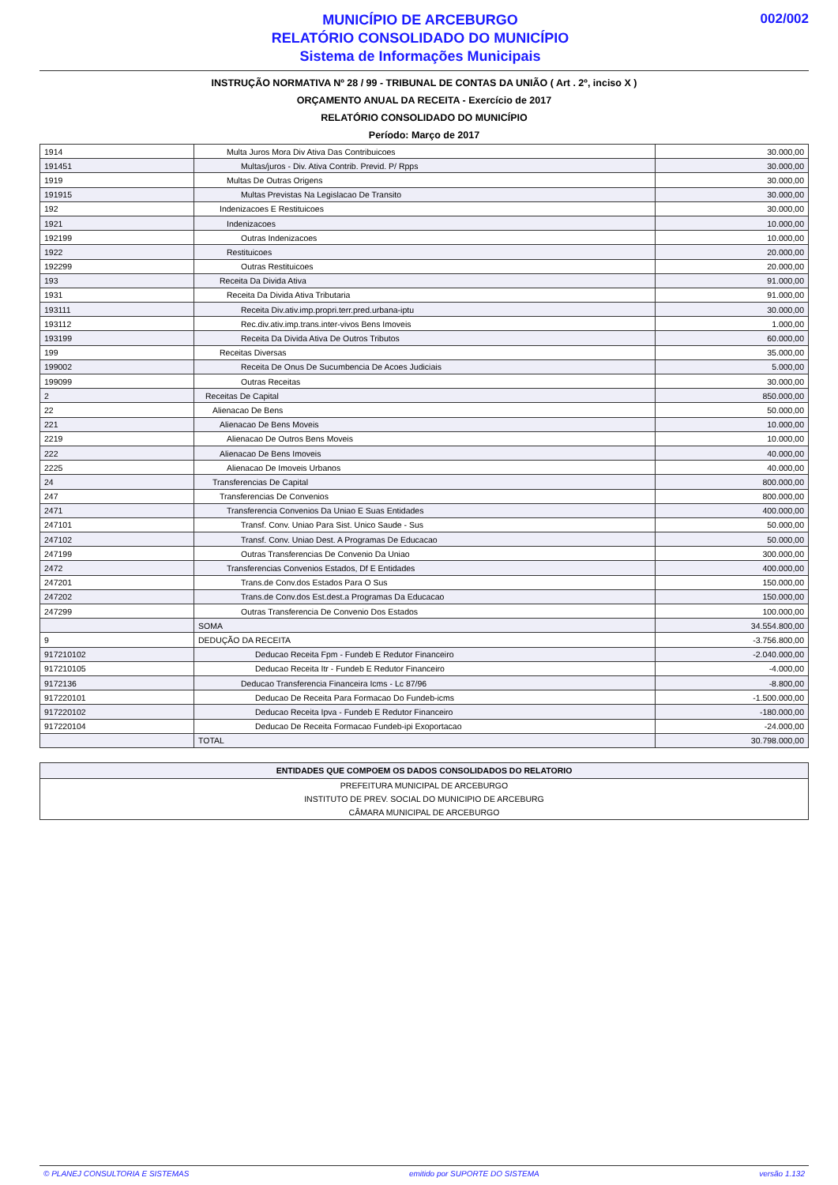MUNICÍPIO DE ARCEBURGO
RELATÓRIO CONSOLIDADO DO MUNICÍPIO
Sistema de Informações Municipais
002/002
INSTRUÇÃO NORMATIVA Nº 28 / 99 - TRIBUNAL DE CONTAS DA UNIÃO ( Art . 2º, inciso X )
ORÇAMENTO ANUAL DA RECEITA - Exercício de 2017
RELATÓRIO CONSOLIDADO DO MUNICÍPIO
Período: Março de 2017
| 1914 | Multa Juros Mora Div Ativa Das Contribuicoes | 30.000,00 |
| 191451 | Multas/juros - Div. Ativa Contrib. Previd. P/ Rpps | 30.000,00 |
| 1919 | Multas De Outras Origens | 30.000,00 |
| 191915 | Multas Previstas Na Legislacao De Transito | 30.000,00 |
| 192 | Indenizacoes E Restituicoes | 30.000,00 |
| 1921 | Indenizacoes | 10.000,00 |
| 192199 | Outras Indenizacoes | 10.000,00 |
| 1922 | Restituicoes | 20.000,00 |
| 192299 | Outras Restituicoes | 20.000,00 |
| 193 | Receita Da Divida Ativa | 91.000,00 |
| 1931 | Receita Da Divida Ativa Tributaria | 91.000,00 |
| 193111 | Receita Div.ativ.imp.propri.terr.pred.urbana-iptu | 30.000,00 |
| 193112 | Rec.div.ativ.imp.trans.inter-vivos Bens Imoveis | 1.000,00 |
| 193199 | Receita Da Divida Ativa De Outros Tributos | 60.000,00 |
| 199 | Receitas Diversas | 35.000,00 |
| 199002 | Receita De Onus De Sucumbencia De Acoes Judiciais | 5.000,00 |
| 199099 | Outras Receitas | 30.000,00 |
| 2 | Receitas De Capital | 850.000,00 |
| 22 | Alienacao De Bens | 50.000,00 |
| 221 | Alienacao De Bens Moveis | 10.000,00 |
| 2219 | Alienacao De Outros Bens Moveis | 10.000,00 |
| 222 | Alienacao De Bens Imoveis | 40.000,00 |
| 2225 | Alienacao De Imoveis Urbanos | 40.000,00 |
| 24 | Transferencias De Capital | 800.000,00 |
| 247 | Transferencias De Convenios | 800.000,00 |
| 2471 | Transferencia Convenios Da Uniao E Suas Entidades | 400.000,00 |
| 247101 | Transf. Conv. Uniao Para Sist. Unico Saude - Sus | 50.000,00 |
| 247102 | Transf. Conv. Uniao Dest. A Programas De Educacao | 50.000,00 |
| 247199 | Outras Transferencias De Convenio Da Uniao | 300.000,00 |
| 2472 | Transferencias Convenios Estados, Df E Entidades | 400.000,00 |
| 247201 | Trans.de Conv.dos Estados Para O Sus | 150.000,00 |
| 247202 | Trans.de Conv.dos Est.dest.a Programas Da Educacao | 150.000,00 |
| 247299 | Outras Transferencia De Convenio Dos Estados | 100.000,00 |
| | SOMA | 34.554.800,00 |
| 9 | DEDUÇÃO DA RECEITA | -3.756.800,00 |
| 917210102 | Deducao Receita Fpm - Fundeb E Redutor Financeiro | -2.040.000,00 |
| 917210105 | Deducao Receita Itr - Fundeb E Redutor Financeiro | -4.000,00 |
| 9172136 | Deducao Transferencia Financeira Icms - Lc 87/96 | -8.800,00 |
| 917220101 | Deducao De Receita Para Formacao Do Fundeb-icms | -1.500.000,00 |
| 917220102 | Deducao Receita Ipva - Fundeb E Redutor Financeiro | -180.000,00 |
| 917220104 | Deducao De Receita Formacao Fundeb-ipi Exoportacao | -24.000,00 |
| | TOTAL | 30.798.000,00 |
| ENTIDADES QUE COMPOEM OS DADOS CONSOLIDADOS DO RELATORIO |
| --- |
| PREFEITURA MUNICIPAL DE ARCEBURGO |
| INSTITUTO DE PREV. SOCIAL DO MUNICIPIO DE ARCEBURG |
| CÂMARA MUNICIPAL DE ARCEBURGO |
© PLANEJ CONSULTORIA E SISTEMAS emitido por SUPORTE DO SISTEMA versão 1.132